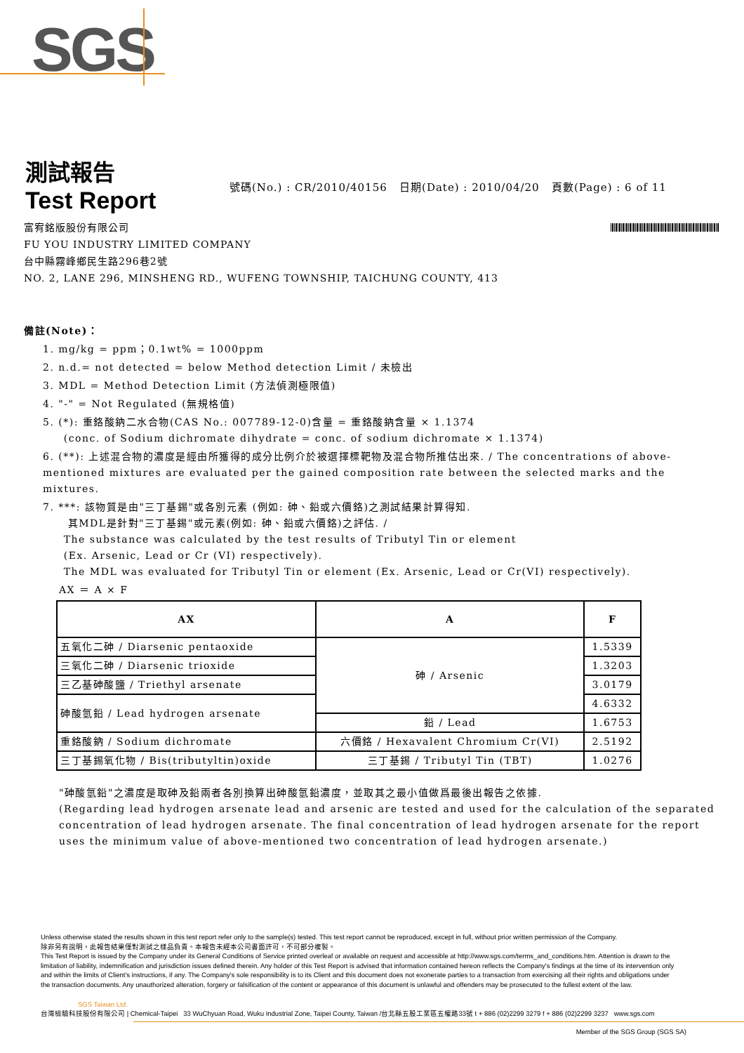SGS
測試報告
Test Report
號碼(No.) : CR/2010/40156 日期(Date) : 2010/04/20 頁數(Page) : 6 of 11
富宥銘版股份有限公司
FU YOU INDUSTRY LIMITED COMPANY
台中縣霧峰鄉民生路296巷2號
NO. 2, LANE 296, MINSHENG RD., WUFENG TOWNSHIP, TAICHUNG COUNTY, 413
備註(Note)：
1. mg/kg = ppm；0.1wt% = 1000ppm
2. n.d.= not detected = below Method detection Limit / 未檢出
3. MDL = Method Detection Limit (方法偵測極限值)
4. "-" = Not Regulated (無規格值)
5. (*): 重鉻酸鈉二水合物(CAS No.: 007789-12-0)含量 = 重鉻酸鈉含量 × 1.1374
(conc. of Sodium dichromate dihydrate = conc. of sodium dichromate × 1.1374)
6. (**): 上述混合物的濃度是經由所獲得的成分比例介於被選擇標靶物及混合物所推估出來. / The concentrations of above-mentioned mixtures are evaluated per the gained composition rate between the selected marks and the mixtures.
7. ***: 該物質是由"三丁基錫"或各別元素 (例如: 砷、鉛或六價鉻)之測試結果計算得知.
其MDL是針對"三丁基錫"或元素(例如: 砷、鉛或六價鉻)之評估. /
The substance was calculated by the test results of Tributyl Tin or element
(Ex. Arsenic, Lead or Cr (VI) respectively).
The MDL was evaluated for Tributyl Tin or element (Ex. Arsenic, Lead or Cr(VI) respectively).
AX ＝ A × F
| AX | A | F |
| --- | --- | --- |
| 五氧化二砷 / Diarsenic pentaoxide | 砷 / Arsenic | 1.5339 |
| 三氧化二砷 / Diarsenic trioxide | | 1.3203 |
| 三乙基砷酸鹽 / Triethyl arsenate | | 3.0179 |
| 砷酸氫鉛 / Lead hydrogen arsenate | | 4.6332 |
| | 鉛 / Lead | 1.6753 |
| 重鉻酸鈉 / Sodium dichromate | 六價鉻 / Hexavalent Chromium Cr(VI) | 2.5192 |
| 三丁基錫氧化物 / Bis(tributyltin)oxide | 三丁基錫 / Tributyl Tin (TBT) | 1.0276 |
"砷酸氫鉛"之濃度是取砷及鉛兩者各別換算出砷酸氫鉛濃度，並取其之最小值做爲最後出報告之依據.
(Regarding lead hydrogen arsenate lead and arsenic are tested and used for the calculation of the separated concentration of lead hydrogen arsenate. The final concentration of lead hydrogen arsenate for the report uses the minimum value of above-mentioned two concentration of lead hydrogen arsenate.)
Unless otherwise stated the results shown in this test report refer only to the sample(s) tested. This test report cannot be reproduced, except in full, without prior written permission of the Company.
除非另有說明，此報告結果僅對測試之樣品負責。本報告未經本公司書面許可，不可部分複製。
This Test Report is issued by the Company under its General Conditions of Service printed overleaf or available on request and accessible at http://www.sgs.com/terms_and_conditions.htm. Attention is drawn to the limitation of liability, indemnification and jurisdiction issues defined therein. Any holder of this Test Report is advised that information contained hereon reflects the Company's findings at the time of its intervention only and within the limits of Client's instructions, if any. The Company's sole responsibility is to its Client and this document does not exonerate parties to a transaction from exercising all their rights and obligations under the transaction documents. Any unauthorized alteration, forgery or falsification of the content or appearance of this document is unlawful and offenders may be prosecuted to the fullest extent of the law.
SGS Taiwan Ltd.
台灣檢驗科技股份有限公司 | Chemical-Taipei 33 WuChyuan Road, Wuku Industrial Zone, Taipei County, Taiwan /台北縣五股工業區五權路33號 t + 886 (02)2299 3279 f + 886 (02)2299 3237 www.sgs.com
Member of the SGS Group (SGS SA)